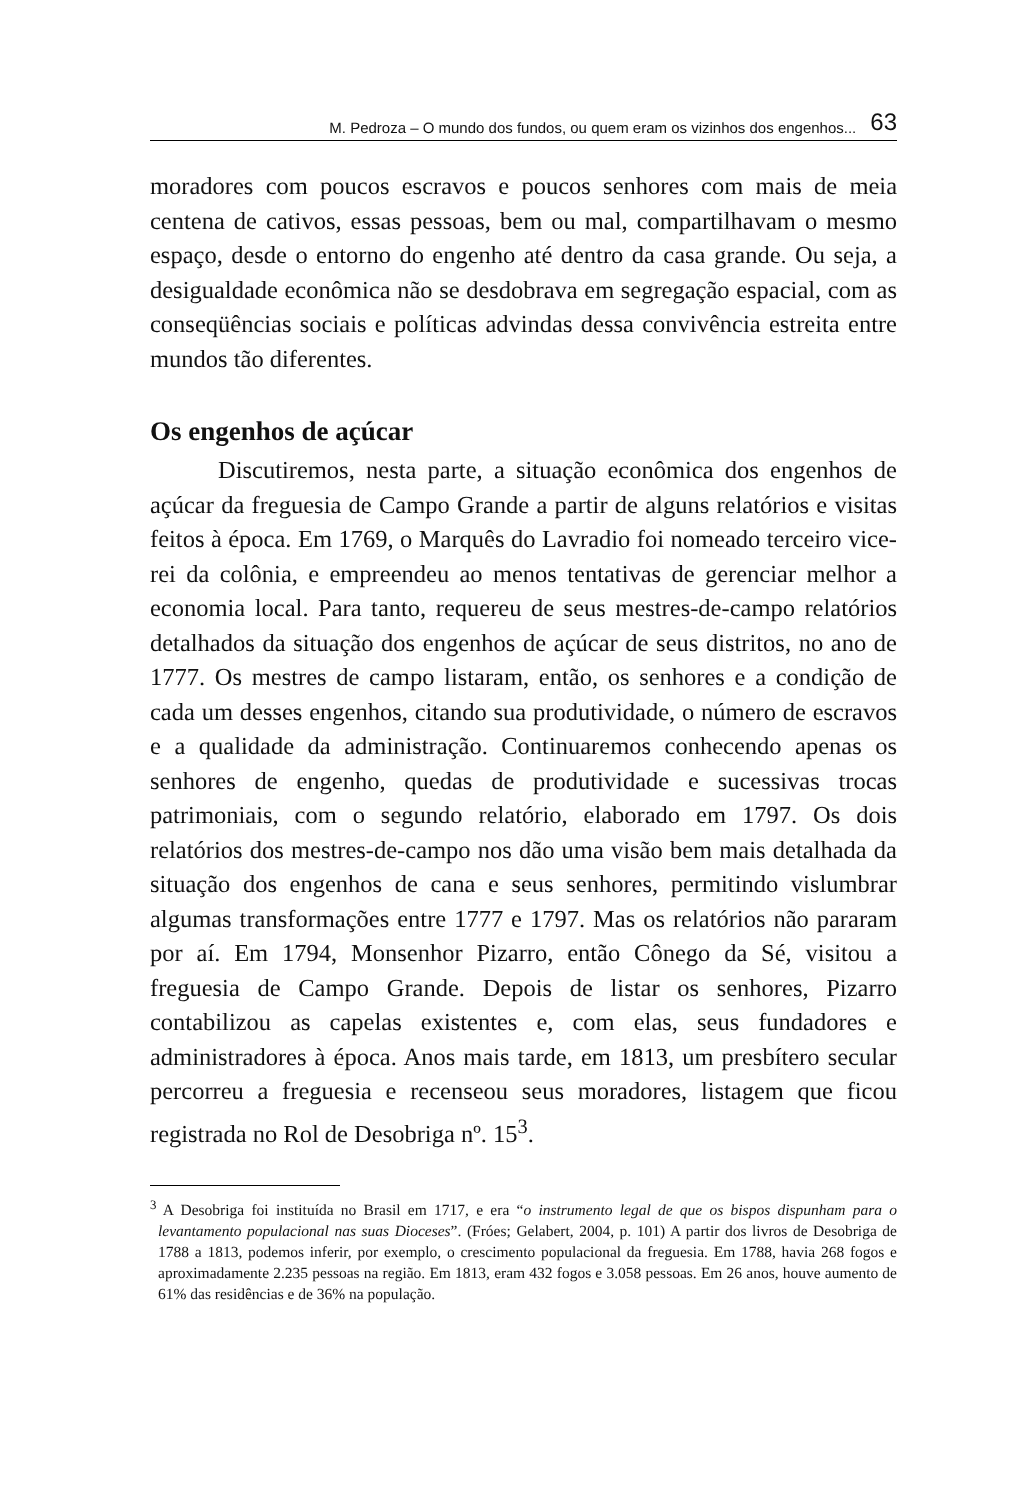M. Pedroza – O mundo dos fundos, ou quem eram os vizinhos dos engenhos... 63
moradores com poucos escravos e poucos senhores com mais de meia centena de cativos, essas pessoas, bem ou mal, compartilhavam o mesmo espaço, desde o entorno do engenho até dentro da casa grande. Ou seja, a desigualdade econômica não se desdobrava em segregação espacial, com as conseqüências sociais e políticas advindas dessa convivência estreita entre mundos tão diferentes.
Os engenhos de açúcar
Discutiremos, nesta parte, a situação econômica dos engenhos de açúcar da freguesia de Campo Grande a partir de alguns relatórios e visitas feitos à época. Em 1769, o Marquês do Lavradio foi nomeado terceiro vice-rei da colônia, e empreendeu ao menos tentativas de gerenciar melhor a economia local. Para tanto, requereu de seus mestres-de-campo relatórios detalhados da situação dos engenhos de açúcar de seus distritos, no ano de 1777. Os mestres de campo listaram, então, os senhores e a condição de cada um desses engenhos, citando sua produtividade, o número de escravos e a qualidade da administração. Continuaremos conhecendo apenas os senhores de engenho, quedas de produtividade e sucessivas trocas patrimoniais, com o segundo relatório, elaborado em 1797. Os dois relatórios dos mestres-de-campo nos dão uma visão bem mais detalhada da situação dos engenhos de cana e seus senhores, permitindo vislumbrar algumas transformações entre 1777 e 1797. Mas os relatórios não pararam por aí. Em 1794, Monsenhor Pizarro, então Cônego da Sé, visitou a freguesia de Campo Grande. Depois de listar os senhores, Pizarro contabilizou as capelas existentes e, com elas, seus fundadores e administradores à época. Anos mais tarde, em 1813, um presbítero secular percorreu a freguesia e recenseou seus moradores, listagem que ficou registrada no Rol de Desobriga nº. 15<sup>3</sup>.
<sup>3</sup> A Desobriga foi instituída no Brasil em 1717, e era “o instrumento legal de que os bispos dispunham para o levantamento populacional nas suas Dioceses”. (Fróes; Gelabert, 2004, p. 101) A partir dos livros de Desobriga de 1788 a 1813, podemos inferir, por exemplo, o crescimento populacional da freguesia. Em 1788, havia 268 fogos e aproximadamente 2.235 pessoas na região. Em 1813, eram 432 fogos e 3.058 pessoas. Em 26 anos, houve aumento de 61% das residências e de 36% na população.